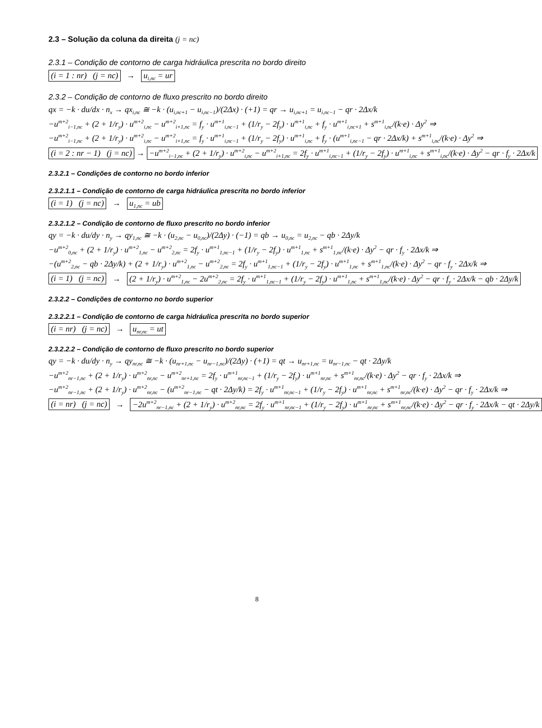2.3 – Solução da coluna da direita (j = nc)
2.3.1 – Condição de contorno de carga hidráulica prescrita no bordo direito
(i = 1 : nr) (j = nc) → u<sub>i,nc</sub> = ur
2.3.2 – Condição de contorno de fluxo prescrito no bordo direito
qx = −k · du/dx · n<sub>x</sub> → qx<sub>i,nc</sub> ≅ −k · (u<sub>i,nc+1</sub> − u<sub>i,nc−1</sub>)/(2Δx) · (+1) = qr → u<sub>i,nc+1</sub> = u<sub>i,nc−1</sub> − qr · 2Δx/k
−u<sup>m+2</sup><sub>i−1,nc</sub> + (2 + 1/r<sub>y</sub>) · u<sup>m+2</sup><sub>i,nc</sub> − u<sup>m+2</sup><sub>i+1,nc</sub> = f<sub>y</sub> · u<sup>m+1</sup><sub>i,nc−1</sub> + (1/r<sub>y</sub> − 2f<sub>y</sub>) · u<sup>m+1</sup><sub>i,nc</sub> + f<sub>y</sub> · u<sup>m+1</sup><sub>i,nc+1</sub> + s<sup>m+1</sup><sub>i,nc</sub>/(k·e) · Δy<sup>2</sup> ⇒
−u<sup>m+2</sup><sub>i−1,nc</sub> + (2 + 1/r<sub>y</sub>) · u<sup>m+2</sup><sub>i,nc</sub> − u<sup>m+2</sup><sub>i+1,nc</sub> = f<sub>y</sub> · u<sup>m+1</sup><sub>i,nc−1</sub> + (1/r<sub>y</sub> − 2f<sub>y</sub>) · u<sup>m+1</sup><sub>i,nc</sub> + f<sub>y</sub> · (u<sup>m+1</sup><sub>i,nc−1</sub> − qr · 2Δx/k) + s<sup>m+1</sup><sub>i,nc</sub>/(k·e) · Δy<sup>2</sup> ⇒
(i = 2 : nr − 1) (j = nc) → −u<sup>m+2</sup><sub>i−1,nc</sub> + (2 + 1/r<sub>y</sub>) · u<sup>m+2</sup><sub>i,nc</sub> − u<sup>m+2</sup><sub>i+1,nc</sub> = 2f<sub>y</sub> · u<sup>m+1</sup><sub>i,nc−1</sub> + (1/r<sub>y</sub> − 2f<sub>y</sub>) · u<sup>m+1</sup><sub>i,nc</sub> + s<sup>m+1</sup><sub>i,nc</sub>/(k·e) · Δy<sup>2</sup> − qr · f<sub>y</sub> · 2Δx/k
2.3.2.1 – Condições de contorno no bordo inferior
2.3.2.1.1 – Condição de contorno de carga hidráulica prescrita no bordo inferior
(i = 1) (j = nc) → u<sub>1,nc</sub> = ub
2.3.2.1.2 – Condição de contorno de fluxo prescrito no bordo inferior
qy = −k · du/dy · n<sub>y</sub> → qy<sub>1,nc</sub> ≅ −k · (u<sub>2,nc</sub> − u<sub>0,nc</sub>)/(2Δy) · (−1) = qb → u<sub>0,nc</sub> = u<sub>2,nc</sub> − qb · 2Δy/k
−u<sup>m+2</sup><sub>0,nc</sub> + (2 + 1/r<sub>y</sub>) · u<sup>m+2</sup><sub>1,nc</sub> − u<sup>m+2</sup><sub>2,nc</sub> = 2f<sub>y</sub> · u<sup>m+1</sup><sub>1,nc−1</sub> + (1/r<sub>y</sub> − 2f<sub>y</sub>) · u<sup>m+1</sup><sub>1,nc</sub> + s<sup>m+1</sup><sub>1,nc</sub>/(k·e) · Δy<sup>2</sup> − qr · f<sub>y</sub> · 2Δx/k ⇒
−(u<sup>m+2</sup><sub>2,nc</sub> − qb · 2Δy/k) + (2 + 1/r<sub>y</sub>) · u<sup>m+2</sup><sub>1,nc</sub> − u<sup>m+2</sup><sub>2,nc</sub> = 2f<sub>y</sub> · u<sup>m+1</sup><sub>1,nc−1</sub> + (1/r<sub>y</sub> − 2f<sub>y</sub>) · u<sup>m+1</sup><sub>1,nc</sub> + s<sup>m+1</sup><sub>1,nc</sub>/(k·e) · Δy<sup>2</sup> − qr · f<sub>y</sub> · 2Δx/k ⇒
(i = 1) (j = nc) → (2 + 1/r<sub>y</sub>) · u<sup>m+2</sup><sub>1,nc</sub> − 2u<sup>m+2</sup><sub>2,nc</sub> = 2f<sub>y</sub> · u<sup>m+1</sup><sub>1,nc−1</sub> + (1/r<sub>y</sub> − 2f<sub>y</sub>) · u<sup>m+1</sup><sub>1,nc</sub> + s<sup>m+1</sup><sub>1,nc</sub>/(k·e) · Δy<sup>2</sup> − qr · f<sub>y</sub> · 2Δx/k − qb · 2Δy/k
2.3.2.2 – Condições de contorno no bordo superior
2.3.2.2.1 – Condição de contorno de carga hidráulica prescrita no bordo superior
(i = nr) (j = nc) → u<sub>nr,nc</sub> = ut
2.3.2.2.2 – Condição de contorno de fluxo prescrito no bordo superior
qy = −k · du/dy · n<sub>y</sub> → qy<sub>nr,nc</sub> ≅ −k · (u<sub>nr+1,nc</sub> − u<sub>nr−1,nc</sub>)/(2Δy) · (+1) = qt → u<sub>nr+1,nc</sub> = u<sub>nr−1,nc</sub> − qt · 2Δy/k
−u<sup>m+2</sup><sub>nr−1,nc</sub> + (2 + 1/r<sub>y</sub>) · u<sup>m+2</sup><sub>nr,nc</sub> − u<sup>m+2</sup><sub>nr+1,nc</sub> = 2f<sub>y</sub> · u<sup>m+1</sup><sub>nr,nc−1</sub> + (1/r<sub>y</sub> − 2f<sub>y</sub>) · u<sup>m+1</sup><sub>nr,nc</sub> + s<sup>m+1</sup><sub>nr,nc</sub>/(k·e) · Δy<sup>2</sup> − qr · f<sub>y</sub> · 2Δx/k ⇒
−u<sup>m+2</sup><sub>nr−1,nc</sub> + (2 + 1/r<sub>y</sub>) · u<sup>m+2</sup><sub>nr,nc</sub> − (u<sup>m+2</sup><sub>nr−1,nc</sub> − qt · 2Δy/k) = 2f<sub>y</sub> · u<sup>m+1</sup><sub>nr,nc−1</sub> + (1/r<sub>y</sub> − 2f<sub>y</sub>) · u<sup>m+1</sup><sub>nr,nc</sub> + s<sup>m+1</sup><sub>nr,nc</sub>/(k·e) · Δy<sup>2</sup> − qr · f<sub>y</sub> · 2Δx/k ⇒
(i = nr) (j = nc) → −2u<sup>m+2</sup><sub>nr−1,nc</sub> + (2 + 1/r<sub>y</sub>) · u<sup>m+2</sup><sub>nr,nc</sub> = 2f<sub>y</sub> · u<sup>m+1</sup><sub>nr,nc−1</sub> + (1/r<sub>y</sub> − 2f<sub>y</sub>) · u<sup>m+1</sup><sub>nr,nc</sub> + s<sup>m+1</sup><sub>nr,nc</sub>/(k·e) · Δy<sup>2</sup> − qr · f<sub>y</sub> · 2Δx/k − qt · 2Δy/k
8